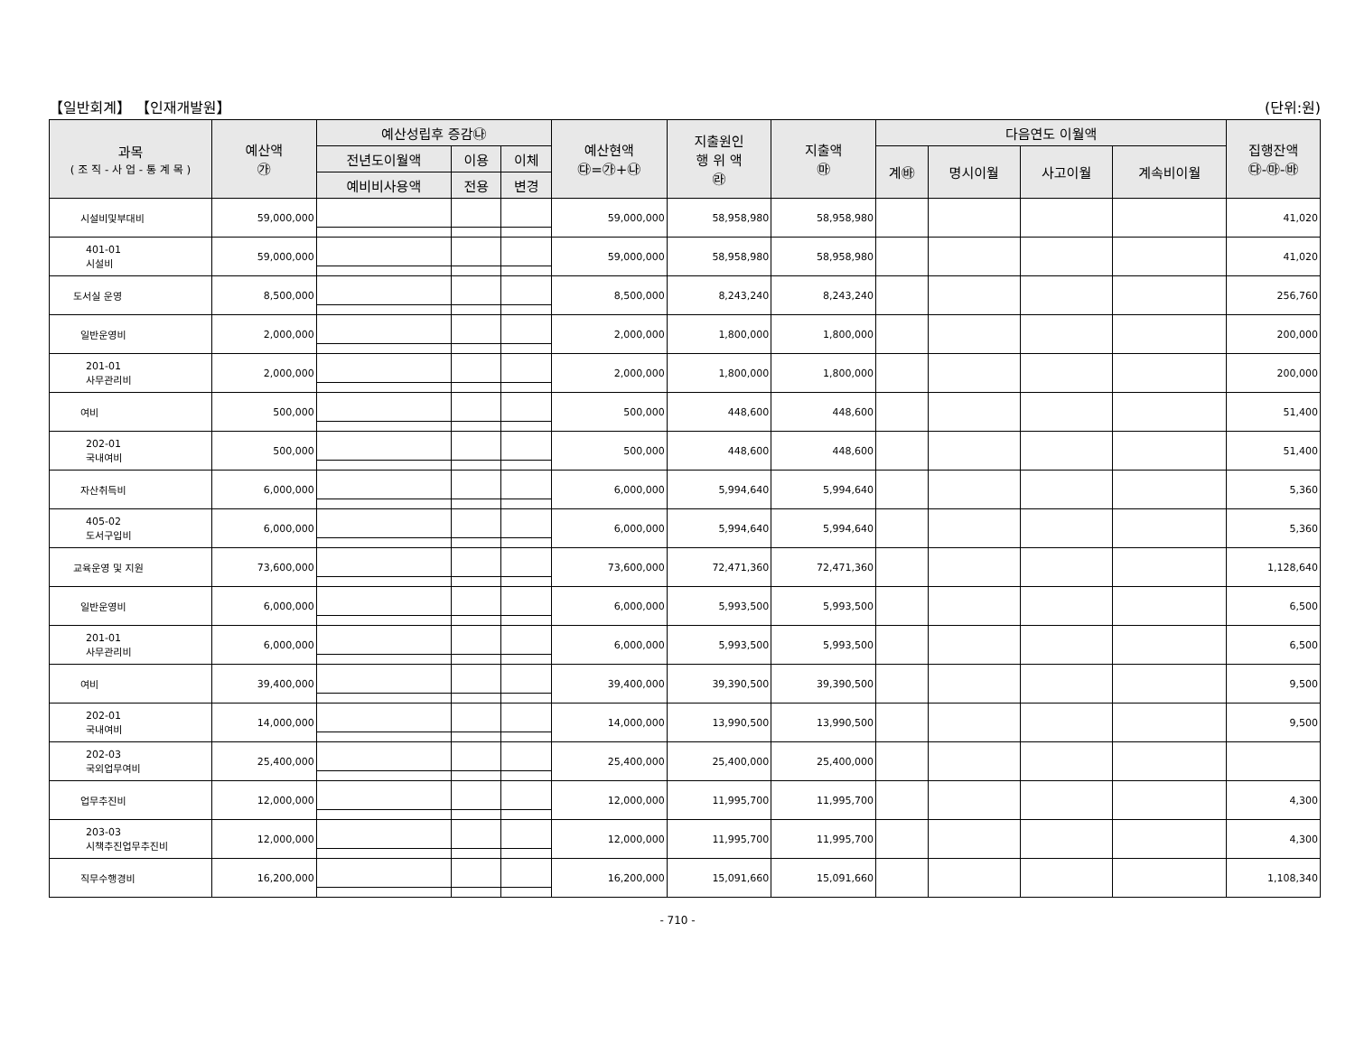【일반회계】 【인재개발원】 (단위:원)
| 과목 ( 조 직 - 사 업 - 통 계 목 ) | 예산액 ㉮ | 예산성립후 증감㉯ | | | 예산현액 ㉰=㉮+㉯ | 지출원인 행 위 액 ㉱ | 지출액 ㉲ | 다음연도 이월액 | | | | 집행잔액 ㉰-㉲-㉳ |
| --- | --- | --- | --- | --- | --- | --- | --- | --- | --- | --- | --- | --- |
| | | 전년도이월액 | 이용 | 이체 | | | | 계㉳ | 명시이월 | 사고이월 | 계속비이월 | |
| | | 예비비사용액 | 전용 | 변경 | | | | | | | | |
| 시설비및부대비 | 59,000,000 | | | | 59,000,000 | 58,958,980 | 58,958,980 | | | | | 41,020 |
| 401-01 시설비 | 59,000,000 | | | | 59,000,000 | 58,958,980 | 58,958,980 | | | | | 41,020 |
| 도서실 운영 | 8,500,000 | | | | 8,500,000 | 8,243,240 | 8,243,240 | | | | | 256,760 |
| 일반운영비 | 2,000,000 | | | | 2,000,000 | 1,800,000 | 1,800,000 | | | | | 200,000 |
| 201-01 사무관리비 | 2,000,000 | | | | 2,000,000 | 1,800,000 | 1,800,000 | | | | | 200,000 |
| 여비 | 500,000 | | | | 500,000 | 448,600 | 448,600 | | | | | 51,400 |
| 202-01 국내여비 | 500,000 | | | | 500,000 | 448,600 | 448,600 | | | | | 51,400 |
| 자산취득비 | 6,000,000 | | | | 6,000,000 | 5,994,640 | 5,994,640 | | | | | 5,360 |
| 405-02 도서구입비 | 6,000,000 | | | | 6,000,000 | 5,994,640 | 5,994,640 | | | | | 5,360 |
| 교육운영 및 지원 | 73,600,000 | | | | 73,600,000 | 72,471,360 | 72,471,360 | | | | | 1,128,640 |
| 일반운영비 | 6,000,000 | | | | 6,000,000 | 5,993,500 | 5,993,500 | | | | | 6,500 |
| 201-01 사무관리비 | 6,000,000 | | | | 6,000,000 | 5,993,500 | 5,993,500 | | | | | 6,500 |
| 여비 | 39,400,000 | | | | 39,400,000 | 39,390,500 | 39,390,500 | | | | | 9,500 |
| 202-01 국내여비 | 14,000,000 | | | | 14,000,000 | 13,990,500 | 13,990,500 | | | | | 9,500 |
| 202-03 국외업무여비 | 25,400,000 | | | | 25,400,000 | 25,400,000 | 25,400,000 | | | | | |
| 업무추진비 | 12,000,000 | | | | 12,000,000 | 11,995,700 | 11,995,700 | | | | | 4,300 |
| 203-03 시책추진업무추진비 | 12,000,000 | | | | 12,000,000 | 11,995,700 | 11,995,700 | | | | | 4,300 |
| 직무수행경비 | 16,200,000 | | | | 16,200,000 | 15,091,660 | 15,091,660 | | | | | 1,108,340 |
- 710 -